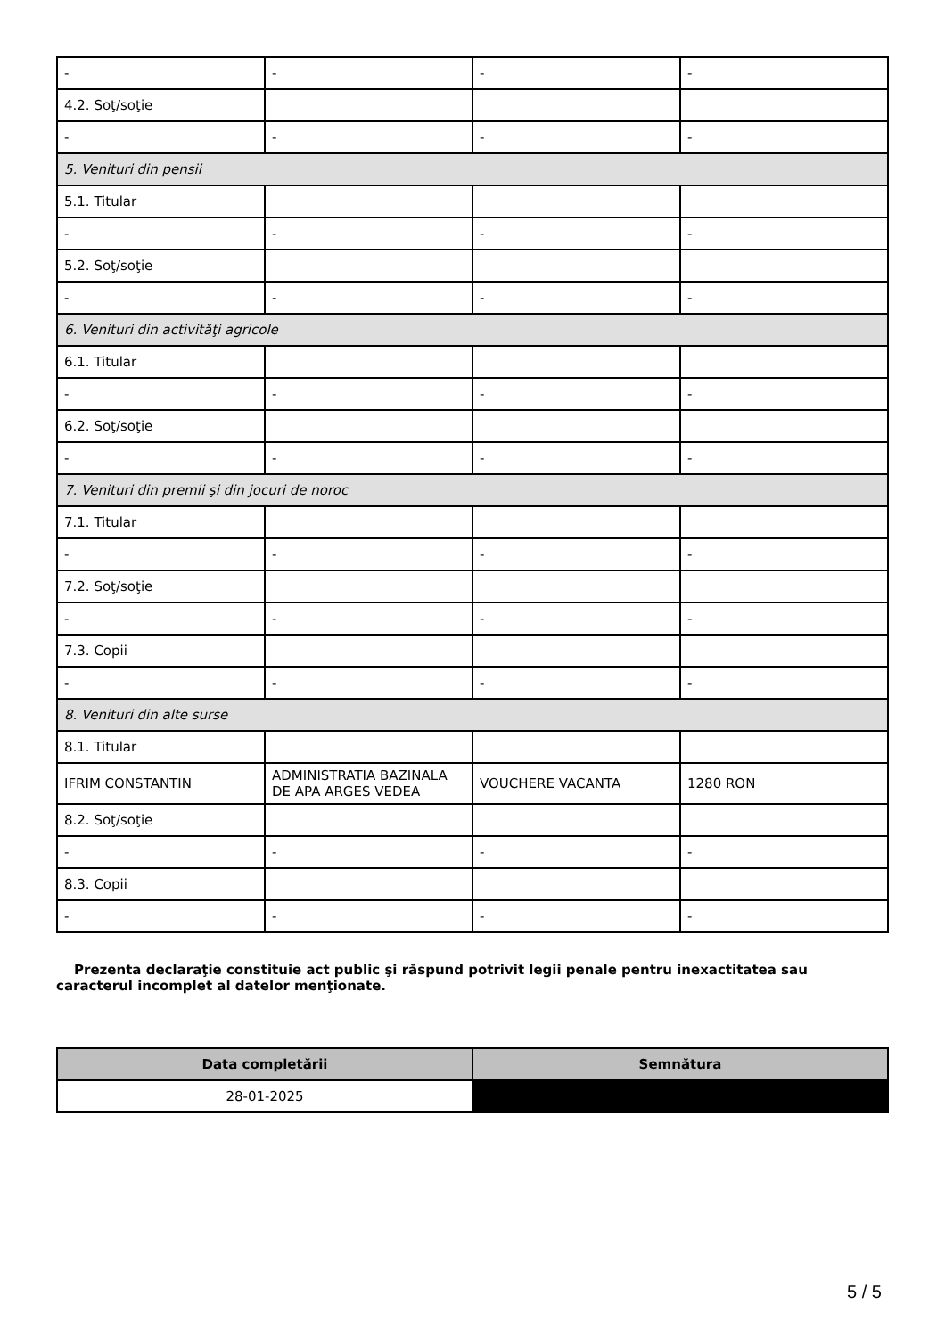| - | - | - | - |
| 4.2. Soţ/soţie | | | |
| - | - | - | - |
| 5. Venituri din pensii | | | |
| 5.1. Titular | | | |
| - | - | - | - |
| 5.2. Soţ/soţie | | | |
| - | - | - | - |
| 6. Venituri din activităţi agricole | | | |
| 6.1. Titular | | | |
| - | - | - | - |
| 6.2. Soţ/soţie | | | |
| - | - | - | - |
| 7. Venituri din premii şi din jocuri de noroc | | | |
| 7.1. Titular | | | |
| - | - | - | - |
| 7.2. Soţ/soţie | | | |
| - | - | - | - |
| 7.3. Copii | | | |
| - | - | - | - |
| 8. Venituri din alte surse | | | |
| 8.1. Titular | | | |
| IFRIM CONSTANTIN | ADMINISTRATIA BAZINALA DE APA ARGES VEDEA | VOUCHERE VACANTA | 1280 RON |
| 8.2. Soţ/soţie | | | |
| - | - | - | - |
| 8.3. Copii | | | |
| - | - | - | - |
Prezenta declaraţie constituie act public şi răspund potrivit legii penale pentru inexactitatea sau caracterul incomplet al datelor menţionate.
| Data completării | Semnătura |
| --- | --- |
| 28-01-2025 | |
5 / 5